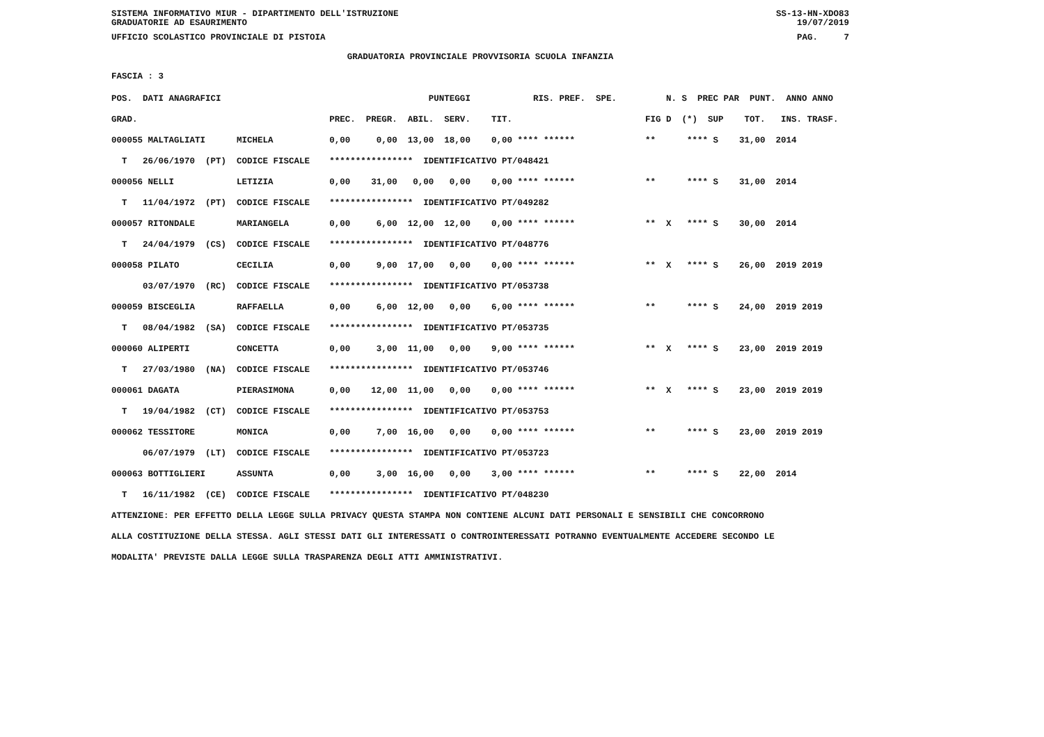SISTEMA INFORMATIVO MIUR - DIPARTIMENTO DELL'ISTRUZIONE
GRADUATORIE AD ESAURIMENTO SS-13-HN-XDO83
19/07/2019
UFFICIO SCOLASTICO PROVINCIALE DI PISTOIA PAG. 7
GRADUATORIA PROVINCIALE PROVVISORIA SCUOLA INFANZIA
FASCIA : 3
| POS. DATI ANAGRAFICI | PUNTEGGI RIS. PREF. SPE. | N. S PREC PAR PUNT. ANNO ANNO |
| --- | --- | --- |
| GRAD. | PREC. PREGR. ABIL. SERV. TIT. | FIG D (*) SUP TOT. INS. TRASF. |
| 000055 MALTAGLIATI MICHELA | 0,00 0,00 13,00 18,00 0,00 **** ****** | ** **** S 31,00 2014 |
| T 26/06/1970 (PT) CODICE FISCALE | **************** IDENTIFICATIVO PT/048421 | |
| 000056 NELLI LETIZIA | 0,00 31,00 0,00 0,00 0,00 **** ****** | ** **** S 31,00 2014 |
| T 11/04/1972 (PT) CODICE FISCALE | **************** IDENTIFICATIVO PT/049282 | |
| 000057 RITONDALE MARIANGELA | 0,00 6,00 12,00 12,00 0,00 **** ****** | ** X **** S 30,00 2014 |
| T 24/04/1979 (CS) CODICE FISCALE | **************** IDENTIFICATIVO PT/048776 | |
| 000058 PILATO CECILIA | 0,00 9,00 17,00 0,00 0,00 **** ****** | ** X **** S 26,00 2019 2019 |
| 03/07/1970 (RC) CODICE FISCALE | **************** IDENTIFICATIVO PT/053738 | |
| 000059 BISCEGLIA RAFFAELLA | 0,00 6,00 12,00 0,00 6,00 **** ****** | ** **** S 24,00 2019 2019 |
| T 08/04/1982 (SA) CODICE FISCALE | **************** IDENTIFICATIVO PT/053735 | |
| 000060 ALIPERTI CONCETTA | 0,00 3,00 11,00 0,00 9,00 **** ****** | ** X **** S 23,00 2019 2019 |
| T 27/03/1980 (NA) CODICE FISCALE | **************** IDENTIFICATIVO PT/053746 | |
| 000061 DAGATA PIERASIMONA | 0,00 12,00 11,00 0,00 0,00 **** ****** | ** X **** S 23,00 2019 2019 |
| T 19/04/1982 (CT) CODICE FISCALE | **************** IDENTIFICATIVO PT/053753 | |
| 000062 TESSITORE MONICA | 0,00 7,00 16,00 0,00 0,00 **** ****** | ** **** S 23,00 2019 2019 |
| 06/07/1979 (LT) CODICE FISCALE | **************** IDENTIFICATIVO PT/053723 | |
| 000063 BOTTIGLIERI ASSUNTA | 0,00 3,00 16,00 0,00 3,00 **** ****** | ** **** S 22,00 2014 |
| T 16/11/1982 (CE) CODICE FISCALE | **************** IDENTIFICATIVO PT/048230 | |
ATTENZIONE: PER EFFETTO DELLA LEGGE SULLA PRIVACY QUESTA STAMPA NON CONTIENE ALCUNI DATI PERSONALI E SENSIBILI CHE CONCORRONO
ALLA COSTITUZIONE DELLA STESSA. AGLI STESSI DATI GLI INTERESSATI O CONTROINTERESSATI POTRANNO EVENTUALMENTE ACCEDERE SECONDO LE
MODALITA' PREVISTE DALLA LEGGE SULLA TRASPARENZA DEGLI ATTI AMMINISTRATIVI.